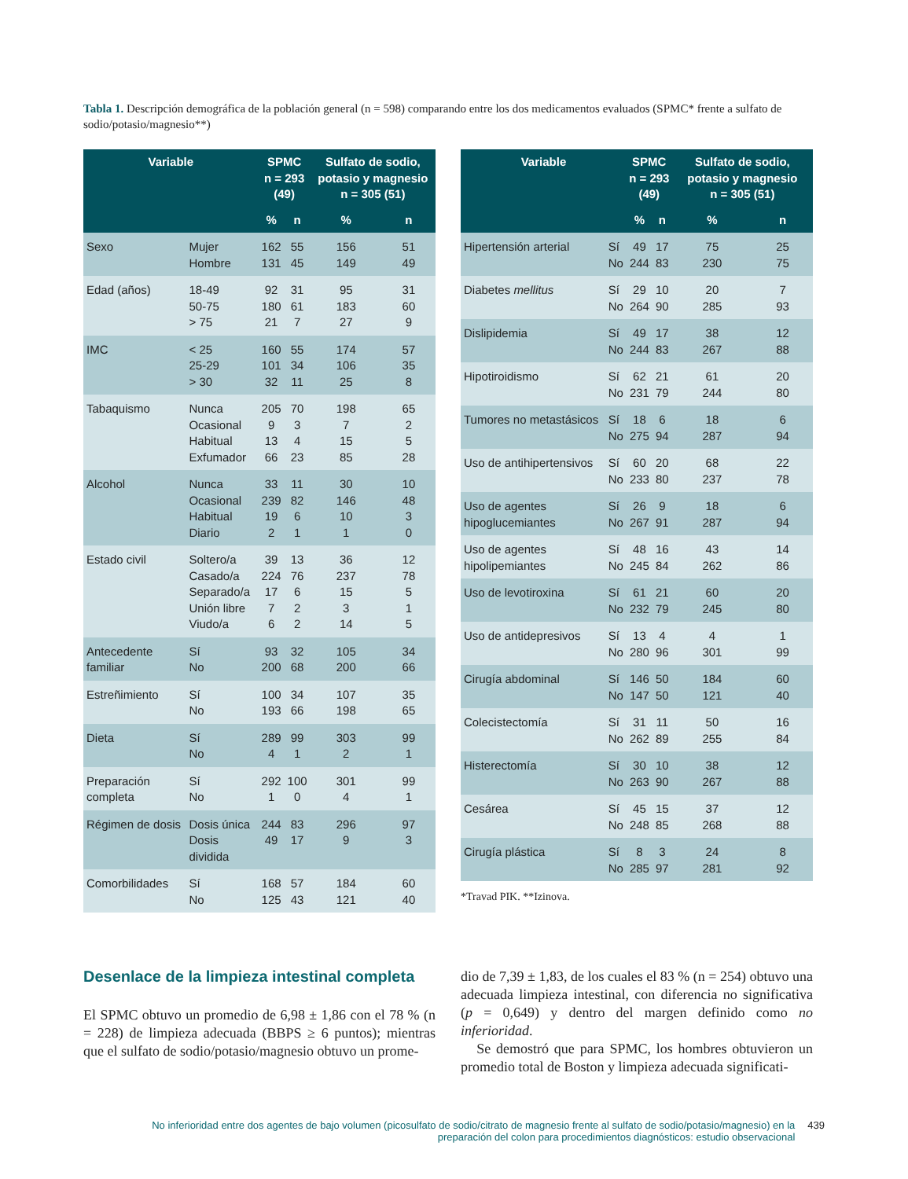Tabla 1. Descripción demográfica de la población general (n = 598) comparando entre los dos medicamentos evaluados (SPMC* frente a sulfato de sodio/potasio/magnesio**)
| Variable | | SPMC n = 293 (49) | | Sulfato de sodio, potasio y magnesio n = 305 (51) | |
| --- | --- | --- | --- | --- | --- |
| | | % | n | % | n |
| Sexo | Mujer Hombre | 162 131 | 55 45 | 156 149 | 51 49 |
| Edad (años) | 18-49 50-75 > 75 | 92 180 21 | 31 61 7 | 95 183 27 | 31 60 9 |
| IMC | < 25 25-29 > 30 | 160 101 32 | 55 34 11 | 174 106 25 | 57 35 8 |
| Tabaquismo | Nunca Ocasional Habitual Exfumador | 205 9 13 66 | 70 3 4 23 | 198 7 15 85 | 65 2 5 28 |
| Alcohol | Nunca Ocasional Habitual Diario | 33 239 19 2 | 11 82 6 1 | 30 146 10 1 | 10 48 3 0 |
| Estado civil | Soltero/a Casado/a Separado/a Unión libre Viudo/a | 39 224 17 7 6 | 13 76 6 2 2 | 36 237 15 3 14 | 12 78 5 1 5 |
| Antecedente familiar | Sí No | 93 200 | 32 68 | 105 200 | 34 66 |
| Estreñimiento | Sí No | 100 193 | 34 66 | 107 198 | 35 65 |
| Dieta | Sí No | 289 4 | 99 1 | 303 2 | 99 1 |
| Preparación completa | Sí No | 292 1 | 100 0 | 301 4 | 99 1 |
| Régimen de dosis | Dosis única Dosis dividida | 244 49 | 83 17 | 296 9 | 97 3 |
| Comorbilidades | Sí No | 168 125 | 57 43 | 184 121 | 60 40 |
| Variable | | SPMC n = 293 (49) | | Sulfato de sodio, potasio y magnesio n = 305 (51) | |
| --- | --- | --- | --- | --- | --- |
| | | % | n | % | n |
| Hipertensión arterial | Sí No | 49 244 | 17 83 | 75 230 | 25 75 |
| Diabetes mellitus | Sí No | 29 264 | 10 90 | 20 285 | 7 93 |
| Dislipidemia | Sí No | 49 244 | 17 83 | 38 267 | 12 88 |
| Hipotiroidismo | Sí No | 62 231 | 21 79 | 61 244 | 20 80 |
| Tumores no metastásicos | Sí No | 18 275 | 6 94 | 18 287 | 6 94 |
| Uso de antihipertensivos | Sí No | 60 233 | 20 80 | 68 237 | 22 78 |
| Uso de agentes hipoglucemiantes | Sí No | 26 267 | 9 91 | 18 287 | 6 94 |
| Uso de agentes hipolipemiantes | Sí No | 48 245 | 16 84 | 43 262 | 14 86 |
| Uso de levotiroxina | Sí No | 61 232 | 21 79 | 60 245 | 20 80 |
| Uso de antidepresivos | Sí No | 13 280 | 4 96 | 4 301 | 1 99 |
| Cirugía abdominal | Sí No | 146 147 | 50 50 | 184 121 | 60 40 |
| Colecistectomía | Sí No | 31 262 | 11 89 | 50 255 | 16 84 |
| Histerectomía | Sí No | 30 263 | 10 90 | 38 267 | 12 88 |
| Cesárea | Sí No | 45 248 | 15 85 | 37 268 | 12 88 |
| Cirugía plástica | Sí No | 8 285 | 3 97 | 24 281 | 8 92 |
*Travad PIK. **Izinova.
Desenlace de la limpieza intestinal completa
El SPMC obtuvo un promedio de 6,98 ± 1,86 con el 78 % (n = 228) de limpieza adecuada (BBPS ≥ 6 puntos); mientras que el sulfato de sodio/potasio/magnesio obtuvo un prome-
dio de 7,39 ± 1,83, de los cuales el 83 % (n = 254) obtuvo una adecuada limpieza intestinal, con diferencia no significativa (p = 0,649) y dentro del margen definido como no inferioridad.
Se demostró que para SPMC, los hombres obtuvieron un promedio total de Boston y limpieza adecuada significati-
No inferioridad entre dos agentes de bajo volumen (picosulfato de sodio/citrato de magnesio frente al sulfato de sodio/potasio/magnesio) en la preparación del colon para procedimientos diagnósticos: estudio observacional
439